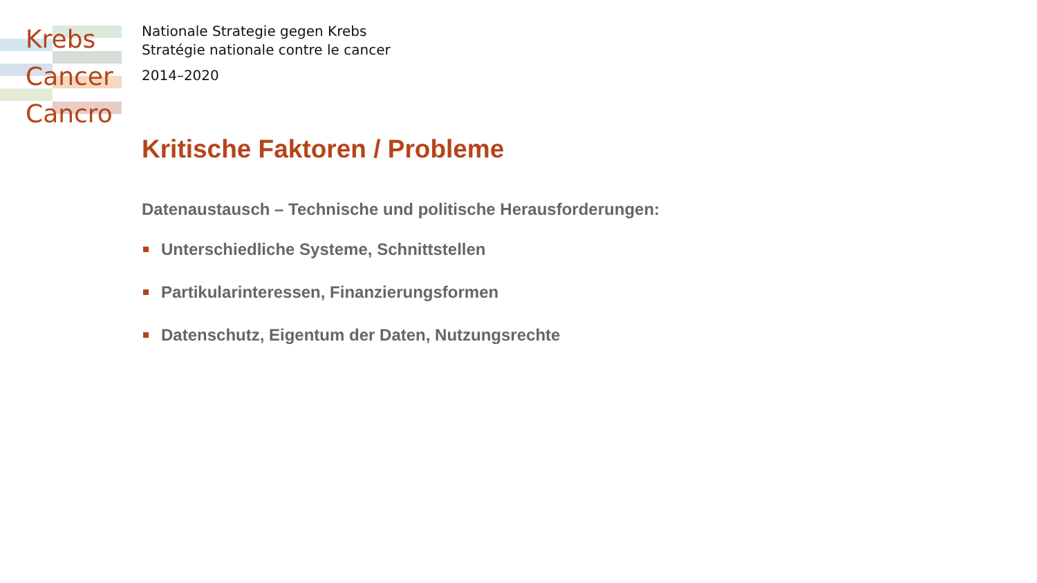Krebs
Cancer
Cancro
Nationale Strategie gegen Krebs
Stratégie nationale contre le cancer
2014–2020
Kritische Faktoren / Probleme
Datenaustausch – Technische und politische Herausforderungen:
Unterschiedliche Systeme, Schnittstellen
Partikularinteressen, Finanzierungsformen
Datenschutz, Eigentum der Daten, Nutzungsrechte